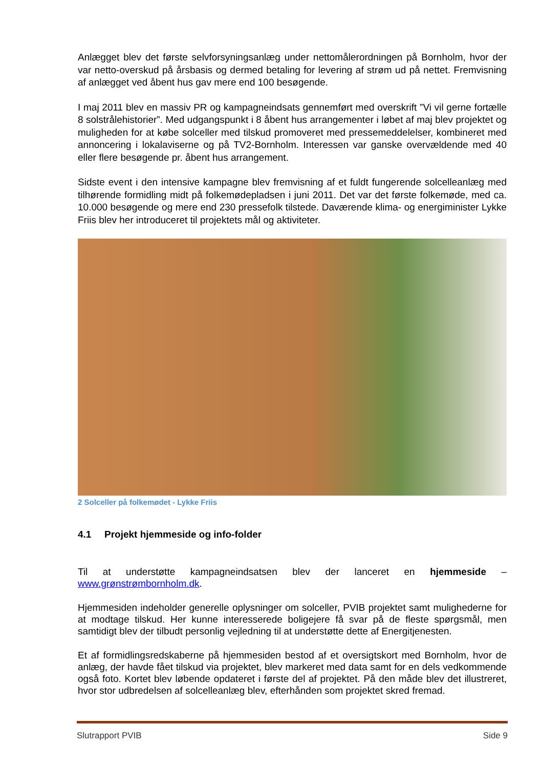Anlægget blev det første selvforsyningsanlæg under nettomålerordningen på Bornholm, hvor der var netto-overskud på årsbasis og dermed betaling for levering af strøm ud på nettet. Fremvisning af anlægget ved åbent hus gav mere end 100 besøgende.
I maj 2011 blev en massiv PR og kampagneindsats gennemført med overskrift ”Vi vil gerne fortælle 8 solstrålehistorier”. Med udgangspunkt i 8 åbent hus arrangementer i løbet af maj blev projektet og muligheden for at købe solceller med tilskud promoveret med pressemeddelelser, kombineret med annoncering i lokalaviserne og på TV2-Bornholm. Interessen var ganske overvældende med 40 eller flere besøgende pr. åbent hus arrangement.
Sidste event i den intensive kampagne blev fremvisning af et fuldt fungerende solcelleanlæg med tilhørende formidling midt på folkemødepladsen i juni 2011. Det var det første folkemøde, med ca. 10.000 besøgende og mere end 230 pressefolk tilstede. Daværende klima- og energiminister Lykke Friis blev her introduceret til projektets mål og aktiviteter.
2 Solceller på folkemødet - Lykke Friis
4.1 Projekt hjemmeside og info-folder
Til at understøtte kampagneindsatsen blev der lanceret en hjemmeside – www.grønstrømbornholm.dk.
Hjemmesiden indeholder generelle oplysninger om solceller, PVIB projektet samt mulighederne for at modtage tilskud. Her kunne interesserede boligejere få svar på de fleste spørgsmål, men samtidigt blev der tilbudt personlig vejledning til at understøtte dette af Energitjenesten.
Et af formidlingsredskaberne på hjemmesiden bestod af et oversigtskort med Bornholm, hvor de anlæg, der havde fået tilskud via projektet, blev markeret med data samt for en dels vedkommende også foto. Kortet blev løbende opdateret i første del af projektet. På den måde blev det illustreret, hvor stor udbredelsen af solcelleanlæg blev, efterhånden som projektet skred fremad.
Slutrapport PVIB Side 9